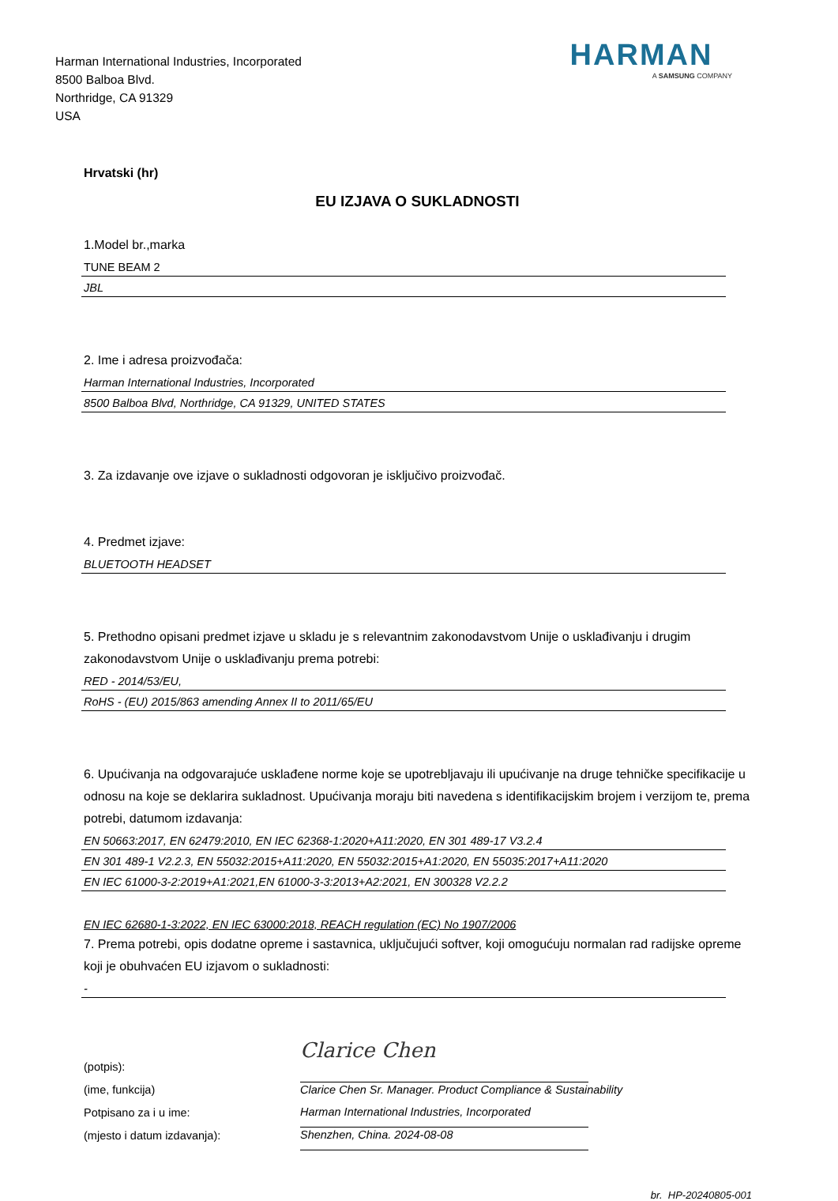Harman International Industries, Incorporated
8500 Balboa Blvd.
Northridge, CA 91329
USA
HARMAN
A SAMSUNG COMPANY
Hrvatski (hr)
EU IZJAVA O SUKLADNOSTI
1.Model br.,marka
TUNE BEAM 2
JBL
2. Ime i adresa proizvođača:
Harman International Industries, Incorporated
8500 Balboa Blvd, Northridge, CA 91329, UNITED STATES
3. Za izdavanje ove izjave o sukladnosti odgovoran je isključivo proizvođač.
4. Predmet izjave:
BLUETOOTH HEADSET
5. Prethodno opisani predmet izjave u skladu je s relevantnim zakonodavstvom Unije o usklađivanju i drugim zakonodavstvom Unije o usklađivanju prema potrebi:
RED - 2014/53/EU,
RoHS - (EU) 2015/863 amending Annex II to 2011/65/EU
6. Upućivanja na odgovarajuće usklađene norme koje se upotrebljavaju ili upućivanje na druge tehničke specifikacije u odnosu na koje se deklarira sukladnost. Upućivanja moraju biti navedena s identifikacijskim brojem i verzijom te, prema potrebi, datumom izdavanja:
EN 50663:2017, EN 62479:2010, EN IEC 62368-1:2020+A11:2020, EN 301 489-17 V3.2.4
EN 301 489-1 V2.2.3, EN 55032:2015+A11:2020, EN 55032:2015+A1:2020, EN 55035:2017+A11:2020
EN IEC 61000-3-2:2019+A1:2021,EN 61000-3-3:2013+A2:2021, EN 300328 V2.2.2
EN IEC 62680-1-3:2022, EN IEC 63000:2018, REACH regulation (EC) No 1907/2006
7. Prema potrebi, opis dodatne opreme i sastavnica, uključujući softver, koji omogućuju normalan rad radijske opreme koji je obuhvaćen EU izjavom o sukladnosti:
-
(potpis):
(ime, funkcija)
Potpisano za i u ime:
(mjesto i datum izdavanja):
Clarice Chen
Clarice Chen Sr. Manager. Product Compliance & Sustainability
Harman International Industries, Incorporated
Shenzhen, China. 2024-08-08
br. HP-20240805-001